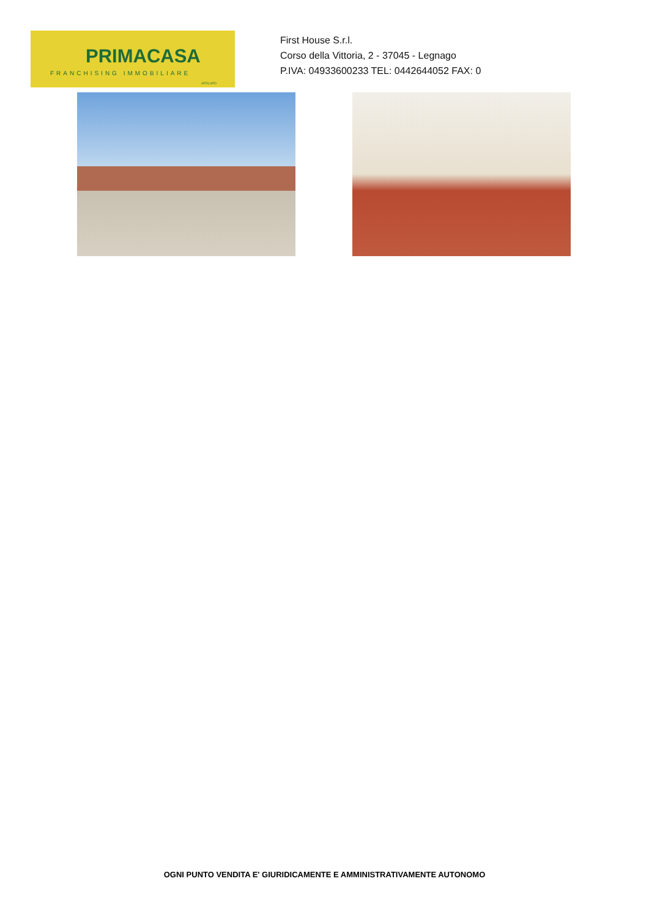PRIMACASA
FRANCHISING IMMOBILIARE
AFFILIATO
First House S.r.l.
Corso della Vittoria, 2 - 37045 - Legnago
P.IVA: 04933600233 TEL: 0442644052 FAX: 0
OGNI PUNTO VENDITA E' GIURIDICAMENTE E AMMINISTRATIVAMENTE AUTONOMO